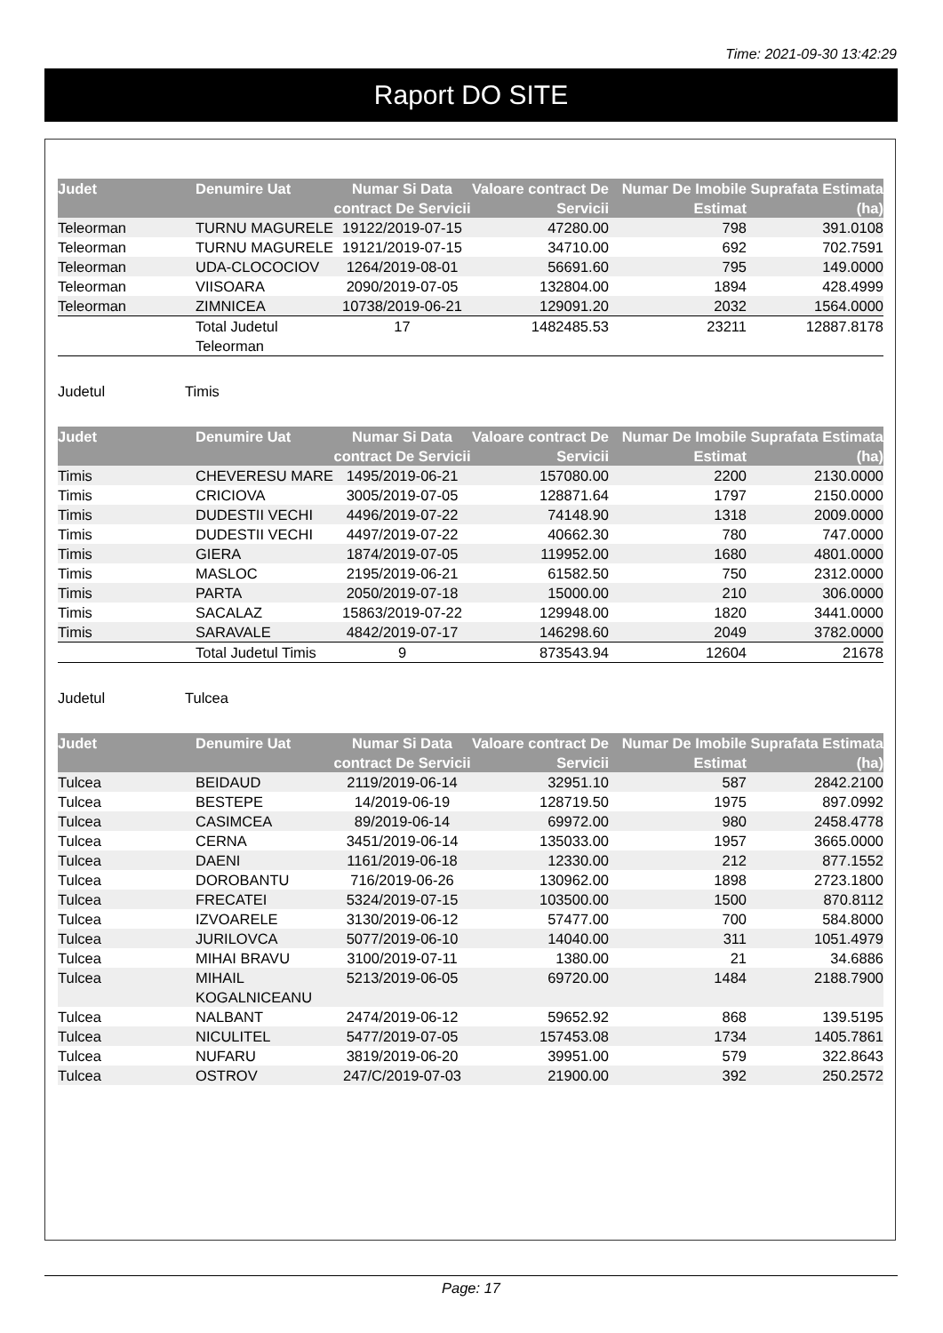Time: 2021-09-30 13:42:29
Raport DO SITE
| Judet | Denumire Uat | Numar Si Data contract De Servicii | Valoare contract De Servicii | Numar De Imobile Estimat | Suprafata Estimata (ha) |
| --- | --- | --- | --- | --- | --- |
| Teleorman | TURNU MAGURELE | 19122/2019-07-15 | 47280.00 | 798 | 391.0108 |
| Teleorman | TURNU MAGURELE | 19121/2019-07-15 | 34710.00 | 692 | 702.7591 |
| Teleorman | UDA-CLOCOCIOV | 1264/2019-08-01 | 56691.60 | 795 | 149.0000 |
| Teleorman | VIISOARA | 2090/2019-07-05 | 132804.00 | 1894 | 428.4999 |
| Teleorman | ZIMNICEA | 10738/2019-06-21 | 129091.20 | 2032 | 1564.0000 |
| | Total Judetul Teleorman | 17 | 1482485.53 | 23211 | 12887.8178 |
Judetul Timis
| Judet | Denumire Uat | Numar Si Data contract De Servicii | Valoare contract De Servicii | Numar De Imobile Estimat | Suprafata Estimata (ha) |
| --- | --- | --- | --- | --- | --- |
| Timis | CHEVERESU MARE | 1495/2019-06-21 | 157080.00 | 2200 | 2130.0000 |
| Timis | CRICIOVA | 3005/2019-07-05 | 128871.64 | 1797 | 2150.0000 |
| Timis | DUDESTII VECHI | 4496/2019-07-22 | 74148.90 | 1318 | 2009.0000 |
| Timis | DUDESTII VECHI | 4497/2019-07-22 | 40662.30 | 780 | 747.0000 |
| Timis | GIERA | 1874/2019-07-05 | 119952.00 | 1680 | 4801.0000 |
| Timis | MASLOC | 2195/2019-06-21 | 61582.50 | 750 | 2312.0000 |
| Timis | PARTA | 2050/2019-07-18 | 15000.00 | 210 | 306.0000 |
| Timis | SACALAZ | 15863/2019-07-22 | 129948.00 | 1820 | 3441.0000 |
| Timis | SARAVALE | 4842/2019-07-17 | 146298.60 | 2049 | 3782.0000 |
| | Total Judetul Timis | 9 | 873543.94 | 12604 | 21678 |
Judetul Tulcea
| Judet | Denumire Uat | Numar Si Data contract De Servicii | Valoare contract De Servicii | Numar De Imobile Estimat | Suprafata Estimata (ha) |
| --- | --- | --- | --- | --- | --- |
| Tulcea | BEIDAUD | 2119/2019-06-14 | 32951.10 | 587 | 2842.2100 |
| Tulcea | BESTEPE | 14/2019-06-19 | 128719.50 | 1975 | 897.0992 |
| Tulcea | CASIMCEA | 89/2019-06-14 | 69972.00 | 980 | 2458.4778 |
| Tulcea | CERNA | 3451/2019-06-14 | 135033.00 | 1957 | 3665.0000 |
| Tulcea | DAENI | 1161/2019-06-18 | 12330.00 | 212 | 877.1552 |
| Tulcea | DOROBANTU | 716/2019-06-26 | 130962.00 | 1898 | 2723.1800 |
| Tulcea | FRECATEI | 5324/2019-07-15 | 103500.00 | 1500 | 870.8112 |
| Tulcea | IZVOARELE | 3130/2019-06-12 | 57477.00 | 700 | 584.8000 |
| Tulcea | JURILOVCA | 5077/2019-06-10 | 14040.00 | 311 | 1051.4979 |
| Tulcea | MIHAI BRAVU | 3100/2019-07-11 | 1380.00 | 21 | 34.6886 |
| Tulcea | MIHAIL KOGALNICEANU | 5213/2019-06-05 | 69720.00 | 1484 | 2188.7900 |
| Tulcea | NALBANT | 2474/2019-06-12 | 59652.92 | 868 | 139.5195 |
| Tulcea | NICULITEL | 5477/2019-07-05 | 157453.08 | 1734 | 1405.7861 |
| Tulcea | NUFARU | 3819/2019-06-20 | 39951.00 | 579 | 322.8643 |
| Tulcea | OSTROV | 247/C/2019-07-03 | 21900.00 | 392 | 250.2572 |
Page: 17